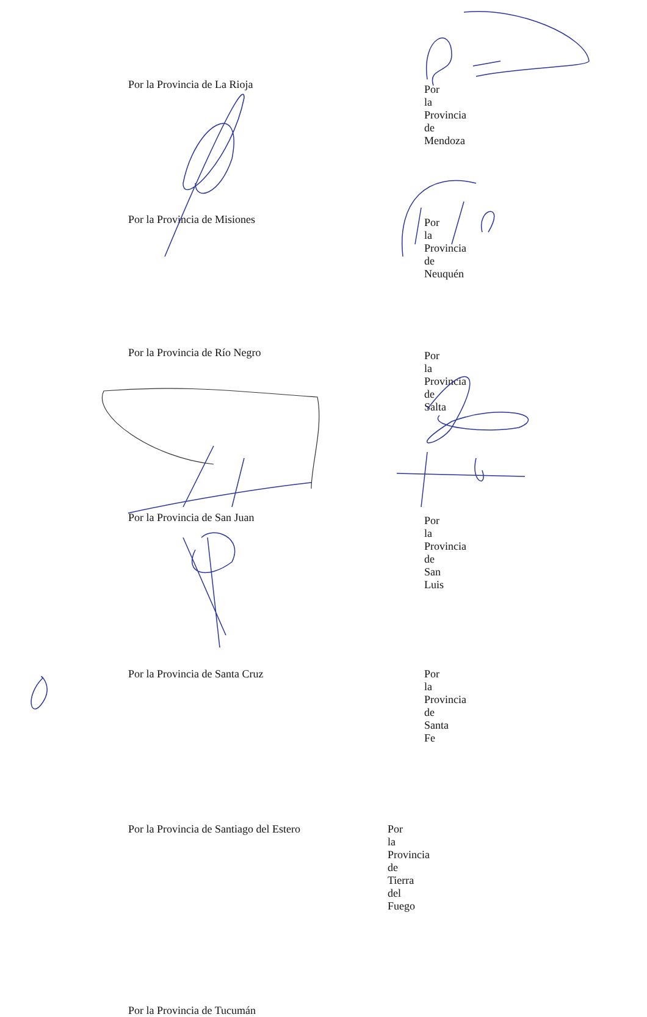Por la Provincia de La Rioja
Por la Provincia de Mendoza
Por la Provincia de Misiones
Por la Provincia de Neuquén
Por la Provincia de Río Negro
Por la Provincia de Salta
Por la Provincia de San Juan
Por la Provincia de San Luis
Por la Provincia de Santa Cruz Por la Provincia de Santa Fe
Por la Provincia de Santiago del Estero Por la Provincia de Tierra del Fuego
Por la Provincia de Tucumán